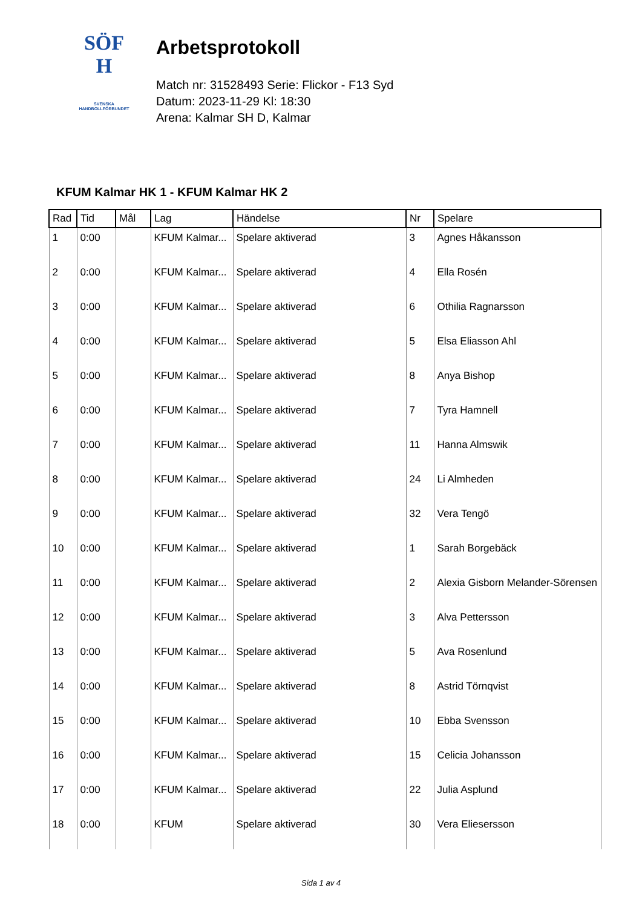SÖF
H
SVENSKA
HANDBOLLFÖRBUNDET
Arbetsprotokoll
Match nr: 31528493 Serie: Flickor - F13 Syd
Datum: 2023-11-29 Kl: 18:30
Arena: Kalmar SH D, Kalmar
KFUM Kalmar HK 1 - KFUM Kalmar HK 2
| Rad | Tid | Mål | Lag | Händelse | Nr | Spelare |
| --- | --- | --- | --- | --- | --- | --- |
| 1 | 0:00 | | KFUM Kalmar... | Spelare aktiverad | 3 | Agnes Håkansson |
| 2 | 0:00 | | KFUM Kalmar... | Spelare aktiverad | 4 | Ella Rosén |
| 3 | 0:00 | | KFUM Kalmar... | Spelare aktiverad | 6 | Othilia Ragnarsson |
| 4 | 0:00 | | KFUM Kalmar... | Spelare aktiverad | 5 | Elsa Eliasson Ahl |
| 5 | 0:00 | | KFUM Kalmar... | Spelare aktiverad | 8 | Anya Bishop |
| 6 | 0:00 | | KFUM Kalmar... | Spelare aktiverad | 7 | Tyra Hamnell |
| 7 | 0:00 | | KFUM Kalmar... | Spelare aktiverad | 11 | Hanna Almswik |
| 8 | 0:00 | | KFUM Kalmar... | Spelare aktiverad | 24 | Li Almheden |
| 9 | 0:00 | | KFUM Kalmar... | Spelare aktiverad | 32 | Vera Tengö |
| 10 | 0:00 | | KFUM Kalmar... | Spelare aktiverad | 1 | Sarah Borgebäck |
| 11 | 0:00 | | KFUM Kalmar... | Spelare aktiverad | 2 | Alexia Gisborn Melander-Sörensen |
| 12 | 0:00 | | KFUM Kalmar... | Spelare aktiverad | 3 | Alva Pettersson |
| 13 | 0:00 | | KFUM Kalmar... | Spelare aktiverad | 5 | Ava Rosenlund |
| 14 | 0:00 | | KFUM Kalmar... | Spelare aktiverad | 8 | Astrid Törnqvist |
| 15 | 0:00 | | KFUM Kalmar... | Spelare aktiverad | 10 | Ebba Svensson |
| 16 | 0:00 | | KFUM Kalmar... | Spelare aktiverad | 15 | Celicia Johansson |
| 17 | 0:00 | | KFUM Kalmar... | Spelare aktiverad | 22 | Julia Asplund |
| 18 | 0:00 | | KFUM | Spelare aktiverad | 30 | Vera Eliesersson |
Sida 1 av 4